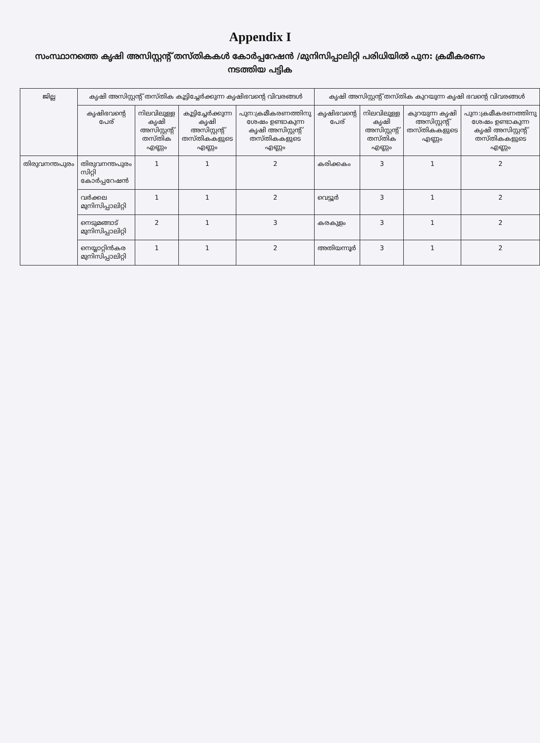Appendix I
സംസ്ഥാനത്തെ കൃഷി അസിസ്റ്റന്റ് തസ്തികകൾ കോർപ്പറേഷൻ /മുനിസിപ്പാലിറ്റി പരിധിയിൽ പുന: ക്രമീകരണം നടത്തിയ പട്ടിക
| ജില്ല | കൃഷി അസിസ്റ്റന്റ് തസ്തിക കൂട്ടിച്ചേർക്കുന്ന കൃഷിഭവന്റെ വിവരങ്ങൾ | | | | കൃഷി അസിസ്റ്റന്റ് തസ്തിക കുറയുന്ന കൃഷി ഭവന്റെ വിവരങ്ങൾ | | | |
| --- | --- | --- | --- | --- | --- | --- | --- | --- |
| | കൃഷിഭവന്റെ പേര് | നിലവിലുള്ള കൃഷി അസിസ്റ്റന്റ് തസ്തിക എണ്ണം | കൂട്ടിച്ചേർക്കുന്ന കൃഷി അസിസ്റ്റന്റ് തസ്തികകളുടെ എണ്ണം | പുന:ക്രമീകരണത്തിനു ശേഷം ഉണ്ടാകുന്ന കൃഷി അസിസ്റ്റന്റ് തസ്തികകളുടെ എണ്ണം | കൃഷിഭവന്റെ പേര് | നിലവിലുള്ള കൃഷി അസിസ്റ്റന്റ് തസ്തിക എണ്ണം | കുറയുന്ന കൃഷി അസിസ്റ്റന്റ് തസ്തികകളുടെ എണ്ണം | പുന:ക്രമീകരണത്തിനു ശേഷം ഉണ്ടാകുന്ന കൃഷി അസിസ്റ്റന്റ് തസ്തികകളുടെ എണ്ണം |
| തിരുവനന്തപുരം | തിരുവനന്തപുരം സിറ്റി കോർപ്പറേഷൻ | 1 | 1 | 2 | കരിക്കകം | 3 | 1 | 2 |
| | വർക്കല മുനിസിപ്പാലിറ്റി | 1 | 1 | 2 | വെട്ടൂർ | 3 | 1 | 2 |
| | നെടുമങ്ങാട് മുനിസിപ്പാലിറ്റി | 2 | 1 | 3 | കരകുളം | 3 | 1 | 2 |
| | നെയ്യാറ്റിൻകര മുനിസിപ്പാലിറ്റി | 1 | 1 | 2 | അതിയന്നൂർ | 3 | 1 | 2 |